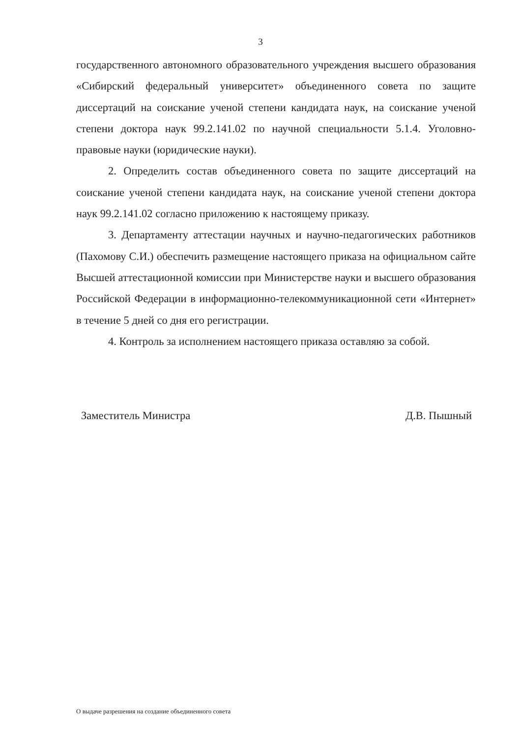3
государственного автономного образовательного учреждения высшего образования «Сибирский федеральный университет» объединенного совета по защите диссертаций на соискание ученой степени кандидата наук, на соискание ученой степени доктора наук 99.2.141.02 по научной специальности 5.1.4. Уголовно-правовые науки (юридические науки).
2. Определить состав объединенного совета по защите диссертаций на соискание ученой степени кандидата наук, на соискание ученой степени доктора наук 99.2.141.02 согласно приложению к настоящему приказу.
3. Департаменту аттестации научных и научно-педагогических работников (Пахомову С.И.) обеспечить размещение настоящего приказа на официальном сайте Высшей аттестационной комиссии при Министерстве науки и высшего образования Российской Федерации в информационно-телекоммуникационной сети «Интернет» в течение 5 дней со дня его регистрации.
4. Контроль за исполнением настоящего приказа оставляю за собой.
Заместитель Министра Д.В. Пышный
О выдаче разрешения на создание объединенного совета